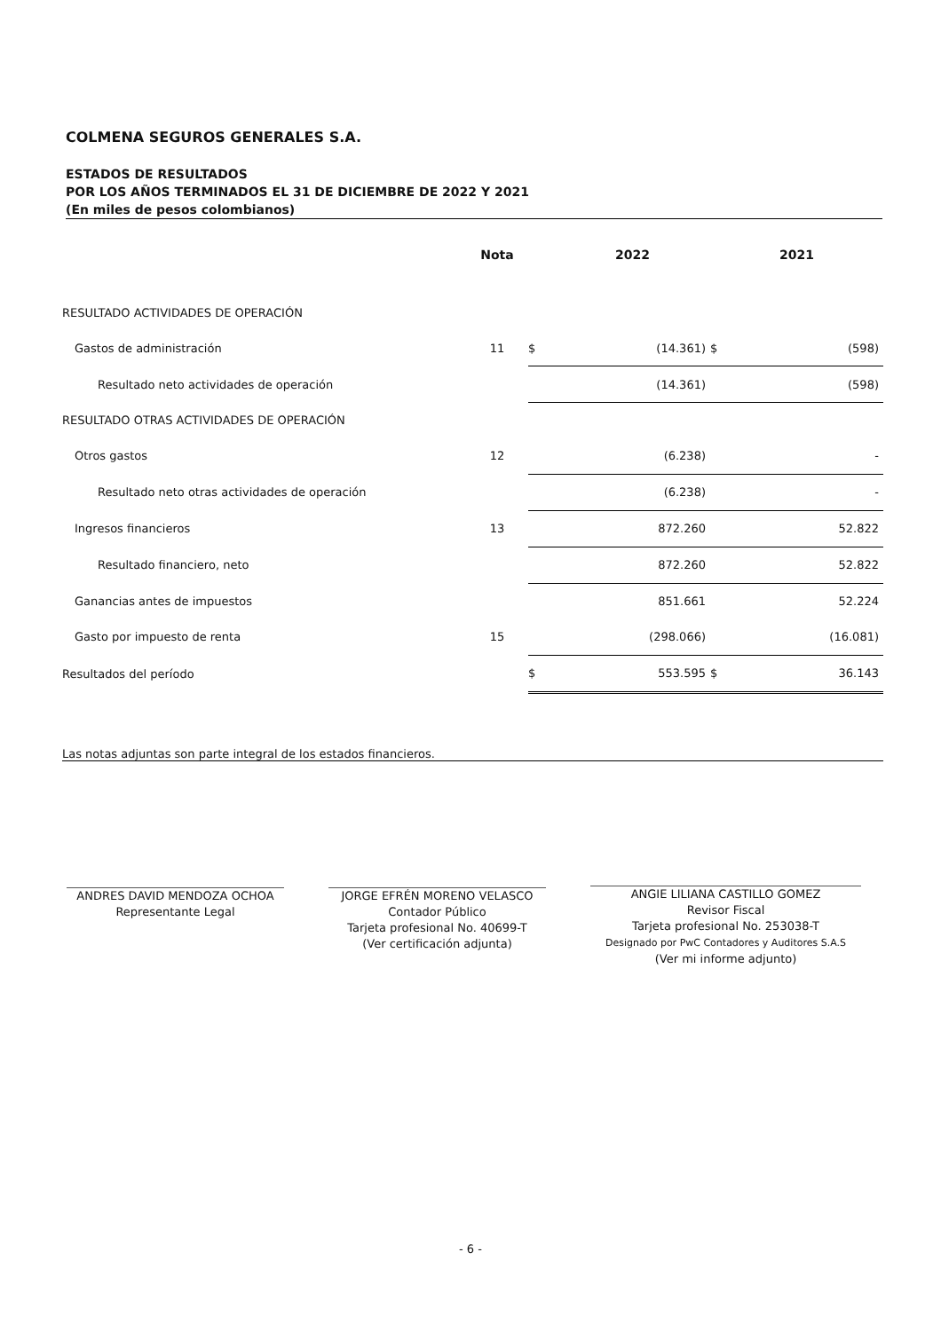COLMENA SEGUROS GENERALES S.A.
ESTADOS DE RESULTADOS
POR LOS AÑOS TERMINADOS EL 31 DE DICIEMBRE DE 2022 Y 2021
(En miles de pesos colombianos)
| | Nota | | 2022 | 2021 | |
| --- | --- | --- | --- | --- | --- |
| RESULTADO ACTIVIDADES DE OPERACIÓN | | | | | |
| Gastos de administración | 11 | $ | (14.361) | $ | (598) |
| Resultado neto actividades de operación | | | (14.361) | | (598) |
| RESULTADO OTRAS ACTIVIDADES DE OPERACIÓN | | | | | |
| Otros gastos | 12 | | (6.238) | | - |
| Resultado neto otras actividades de operación | | | (6.238) | | - |
| Ingresos financieros | 13 | | 872.260 | | 52.822 |
| Resultado financiero, neto | | | 872.260 | | 52.822 |
| Ganancias antes de impuestos | | | 851.661 | | 52.224 |
| Gasto por impuesto de renta | 15 | | (298.066) | | (16.081) |
| Resultados del período | | $ | 553.595 | $ | 36.143 |
Las notas adjuntas son parte integral de los estados financieros.
ANDRES DAVID MENDOZA OCHOA
Representante Legal
JORGE EFRÉN MORENO VELASCO
Contador Público
Tarjeta profesional No. 40699-T
(Ver certificación adjunta)
ANGIE LILIANA CASTILLO GOMEZ
Revisor Fiscal
Tarjeta profesional No. 253038-T
Designado por PwC Contadores y Auditores S.A.S
(Ver mi informe adjunto)
- 6 -